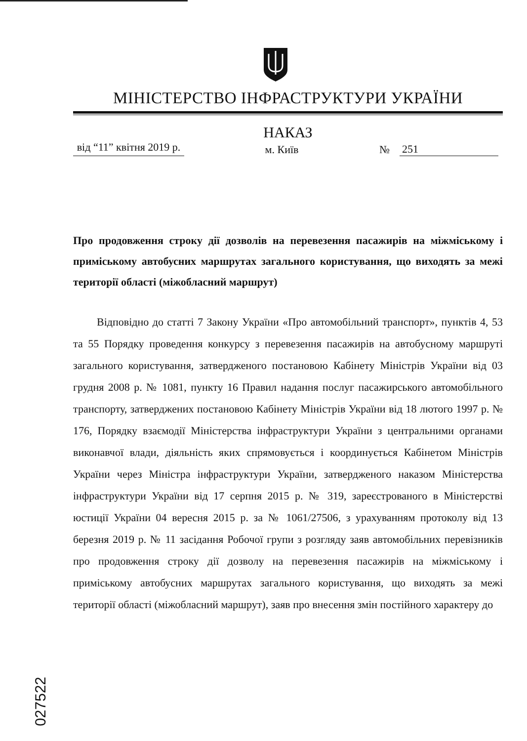МІНІСТЕРСТВО ІНФРАСТРУКТУРИ УКРАЇНИ
НАКАЗ
від “11” квітня 2019 р.
м. Київ
№ 251
Про продовження строку дії дозволів на перевезення пасажирів на міжміському і приміському автобусних маршрутах загального користування, що виходять за межі території області (міжобласний маршрут)
Відповідно до статті 7 Закону України «Про автомобільний транспорт», пунктів 4, 53 та 55 Порядку проведення конкурсу з перевезення пасажирів на автобусному маршруті загального користування, затвердженого постановою Кабінету Міністрів України від 03 грудня 2008 р. № 1081, пункту 16 Правил надання послуг пасажирського автомобільного транспорту, затверджених постановою Кабінету Міністрів України від 18 лютого 1997 р. № 176, Порядку взаємодії Міністерства інфраструктури України з центральними органами виконавчої влади, діяльність яких спрямовується і координується Кабінетом Міністрів України через Міністра інфраструктури України, затвердженого наказом Міністерства інфраструктури України від 17 серпня 2015 р. № 319, зареєстрованого в Міністерстві юстиції України 04 вересня 2015 р. за № 1061/27506, з урахуванням протоколу від 13 березня 2019 р. № 11 засідання Робочої групи з розгляду заяв автомобільних перевізників про продовження строку дії дозволу на перевезення пасажирів на міжміському і приміському автобусних маршрутах загального користування, що виходять за межі території області (міжобласний маршрут), заяв про внесення змін постійного характеру до
027522